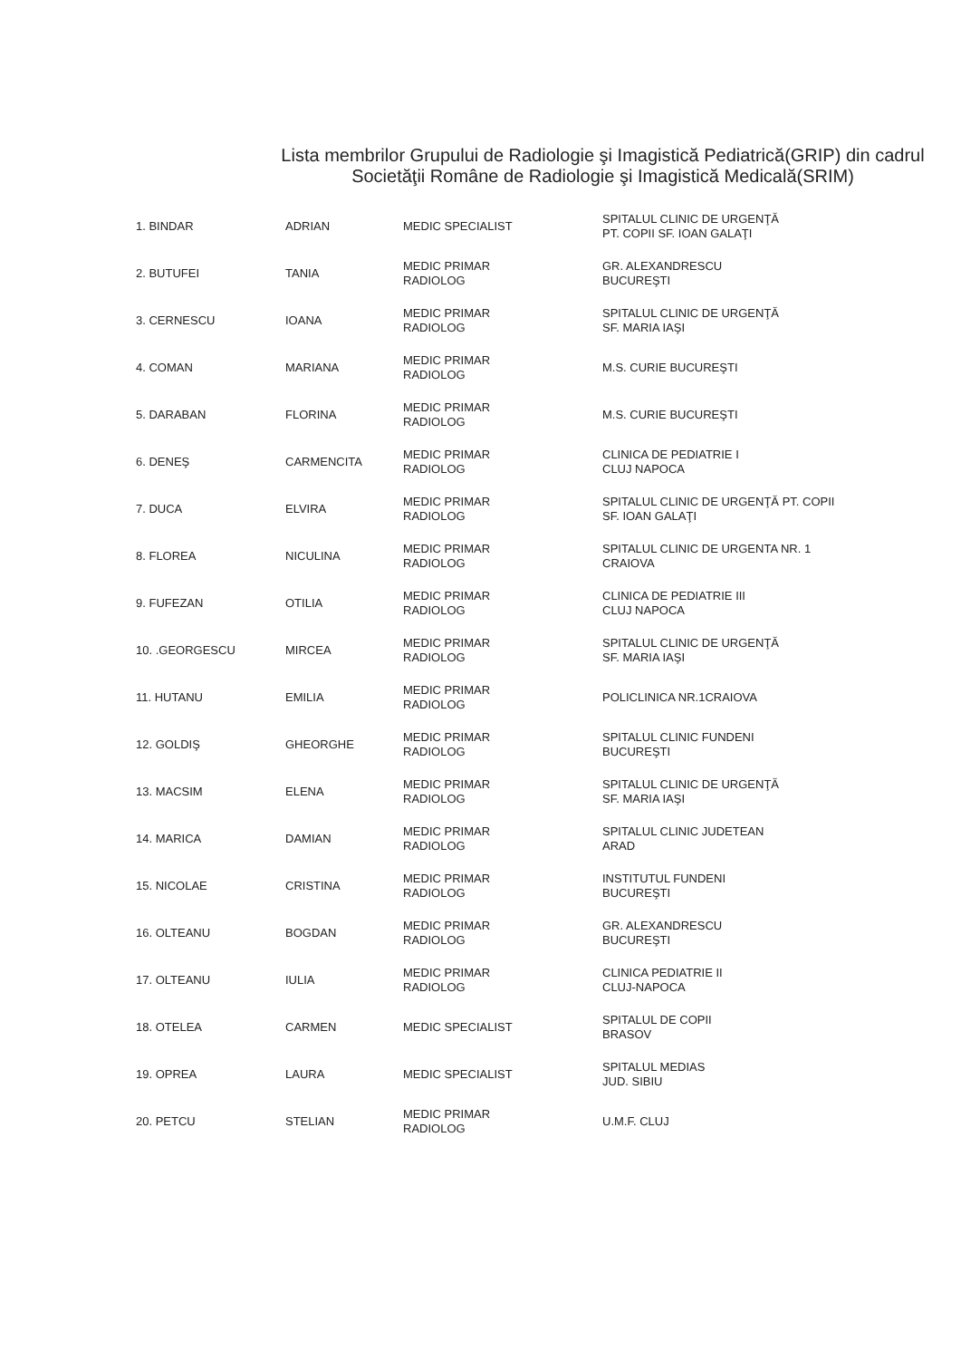Lista membrilor Grupului de Radiologie şi Imagistică Pediatrică(GRIP) din cadrul
Societăţii Române de Radiologie şi Imagistică Medicală(SRIM)
| 1. BINDAR | ADRIAN | MEDIC SPECIALIST | SPITALUL CLINIC DE URGENŢĂ PT. COPII SF. IOAN GALAŢI |
| 2. BUTUFEI | TANIA | MEDIC PRIMAR RADIOLOG | GR. ALEXANDRESCU BUCUREŞTI |
| 3. CERNESCU | IOANA | MEDIC PRIMAR RADIOLOG | SPITALUL CLINIC DE URGENŢĂ SF. MARIA IAŞI |
| 4. COMAN | MARIANA | MEDIC PRIMAR RADIOLOG | M.S. CURIE BUCUREŞTI |
| 5. DARABAN | FLORINA | MEDIC PRIMAR RADIOLOG | M.S. CURIE BUCUREŞTI |
| 6. DENEŞ | CARMENCITA | MEDIC PRIMAR RADIOLOG | CLINICA DE PEDIATRIE I CLUJ NAPOCA |
| 7. DUCA | ELVIRA | MEDIC PRIMAR RADIOLOG | SPITALUL CLINIC DE URGENŢĂ PT. COPII SF. IOAN GALAŢI |
| 8. FLOREA | NICULINA | MEDIC PRIMAR RADIOLOG | SPITALUL CLINIC DE URGENTA NR. 1 CRAIOVA |
| 9. FUFEZAN | OTILIA | MEDIC PRIMAR RADIOLOG | CLINICA DE PEDIATRIE III CLUJ NAPOCA |
| 10. .GEORGESCU | MIRCEA | MEDIC PRIMAR RADIOLOG | SPITALUL CLINIC DE URGENŢĂ SF. MARIA IAŞI |
| 11. HUTANU | EMILIA | MEDIC PRIMAR RADIOLOG | POLICLINICA NR.1CRAIOVA |
| 12. GOLDIŞ | GHEORGHE | MEDIC PRIMAR RADIOLOG | SPITALUL CLINIC FUNDENI BUCUREŞTI |
| 13. MACSIM | ELENA | MEDIC PRIMAR RADIOLOG | SPITALUL CLINIC DE URGENŢĂ SF. MARIA IAŞI |
| 14. MARICA | DAMIAN | MEDIC PRIMAR RADIOLOG | SPITALUL CLINIC JUDETEAN ARAD |
| 15. NICOLAE | CRISTINA | MEDIC PRIMAR RADIOLOG | INSTITUTUL FUNDENI BUCUREŞTI |
| 16. OLTEANU | BOGDAN | MEDIC PRIMAR RADIOLOG | GR. ALEXANDRESCU BUCUREŞTI |
| 17. OLTEANU | IULIA | MEDIC PRIMAR RADIOLOG | CLINICA PEDIATRIE II CLUJ-NAPOCA |
| 18. OTELEA | CARMEN | MEDIC SPECIALIST | SPITALUL DE COPII BRASOV |
| 19. OPREA | LAURA | MEDIC SPECIALIST | SPITALUL MEDIAS JUD. SIBIU |
| 20. PETCU | STELIAN | MEDIC PRIMAR RADIOLOG | U.M.F. CLUJ |